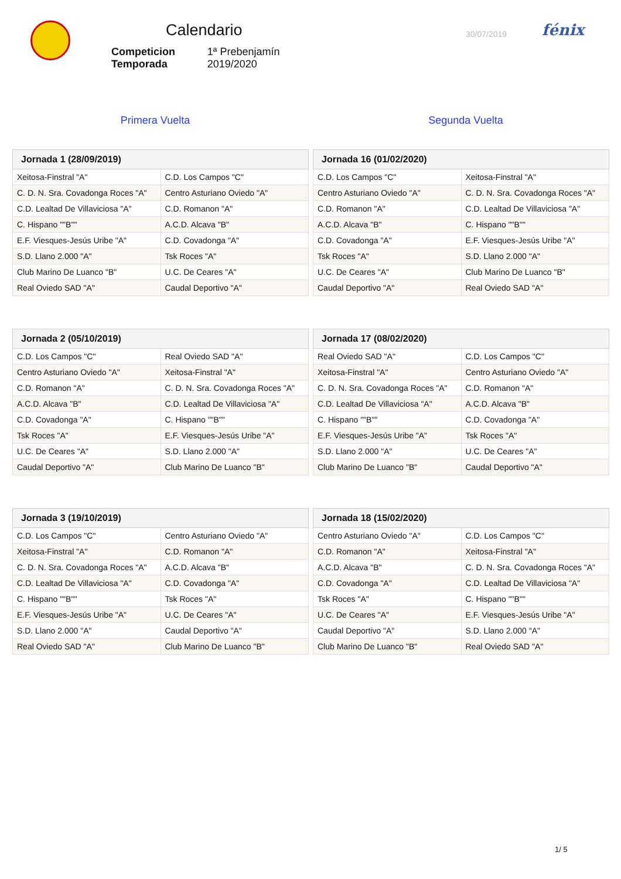Calendario
| Competicion | 1ª Prebenjamín |
| Temporada | 2019/2020 |
30/07/2019 fénix
Primera Vuelta Segunda Vuelta
| Jornada 1 (28/09/2019) | |
| --- | --- |
| Xeitosa-Finstral "A" | C.D. Los Campos "C" |
| C. D. N. Sra. Covadonga Roces "A" | Centro Asturiano Oviedo "A" |
| C.D. Lealtad De Villaviciosa "A" | C.D. Romanon "A" |
| C. Hispano ""B"" | A.C.D. Alcava "B" |
| E.F. Viesques-Jesús Uribe "A" | C.D. Covadonga "A" |
| S.D. Llano 2.000 "A" | Tsk Roces "A" |
| Club Marino De Luanco "B" | U.C. De Ceares "A" |
| Real Oviedo SAD "A" | Caudal Deportivo "A" |
| Jornada 16 (01/02/2020) | |
| --- | --- |
| C.D. Los Campos "C" | Xeitosa-Finstral "A" |
| Centro Asturiano Oviedo "A" | C. D. N. Sra. Covadonga Roces "A" |
| C.D. Romanon "A" | C.D. Lealtad De Villaviciosa "A" |
| A.C.D. Alcava "B" | C. Hispano ""B"" |
| C.D. Covadonga "A" | E.F. Viesques-Jesús Uribe "A" |
| Tsk Roces "A" | S.D. Llano 2.000 "A" |
| U.C. De Ceares "A" | Club Marino De Luanco "B" |
| Caudal Deportivo "A" | Real Oviedo SAD "A" |
| Jornada 2 (05/10/2019) | |
| --- | --- |
| C.D. Los Campos "C" | Real Oviedo SAD "A" |
| Centro Asturiano Oviedo "A" | Xeitosa-Finstral "A" |
| C.D. Romanon "A" | C. D. N. Sra. Covadonga Roces "A" |
| A.C.D. Alcava "B" | C.D. Lealtad De Villaviciosa "A" |
| C.D. Covadonga "A" | C. Hispano ""B"" |
| Tsk Roces "A" | E.F. Viesques-Jesús Uribe "A" |
| U.C. De Ceares "A" | S.D. Llano 2.000 "A" |
| Caudal Deportivo "A" | Club Marino De Luanco "B" |
| Jornada 17 (08/02/2020) | |
| --- | --- |
| Real Oviedo SAD "A" | C.D. Los Campos "C" |
| Xeitosa-Finstral "A" | Centro Asturiano Oviedo "A" |
| C. D. N. Sra. Covadonga Roces "A" | C.D. Romanon "A" |
| C.D. Lealtad De Villaviciosa "A" | A.C.D. Alcava "B" |
| C. Hispano ""B"" | C.D. Covadonga "A" |
| E.F. Viesques-Jesús Uribe "A" | Tsk Roces "A" |
| S.D. Llano 2.000 "A" | U.C. De Ceares "A" |
| Club Marino De Luanco "B" | Caudal Deportivo "A" |
| Jornada 3 (19/10/2019) | |
| --- | --- |
| C.D. Los Campos "C" | Centro Asturiano Oviedo "A" |
| Xeitosa-Finstral "A" | C.D. Romanon "A" |
| C. D. N. Sra. Covadonga Roces "A" | A.C.D. Alcava "B" |
| C.D. Lealtad De Villaviciosa "A" | C.D. Covadonga "A" |
| C. Hispano ""B"" | Tsk Roces "A" |
| E.F. Viesques-Jesús Uribe "A" | U.C. De Ceares "A" |
| S.D. Llano 2.000 "A" | Caudal Deportivo "A" |
| Real Oviedo SAD "A" | Club Marino De Luanco "B" |
| Jornada 18 (15/02/2020) | |
| --- | --- |
| Centro Asturiano Oviedo "A" | C.D. Los Campos "C" |
| C.D. Romanon "A" | Xeitosa-Finstral "A" |
| A.C.D. Alcava "B" | C. D. N. Sra. Covadonga Roces "A" |
| C.D. Covadonga "A" | C.D. Lealtad De Villaviciosa "A" |
| Tsk Roces "A" | C. Hispano ""B"" |
| U.C. De Ceares "A" | E.F. Viesques-Jesús Uribe "A" |
| Caudal Deportivo "A" | S.D. Llano 2.000 "A" |
| Club Marino De Luanco "B" | Real Oviedo SAD "A" |
1/ 5